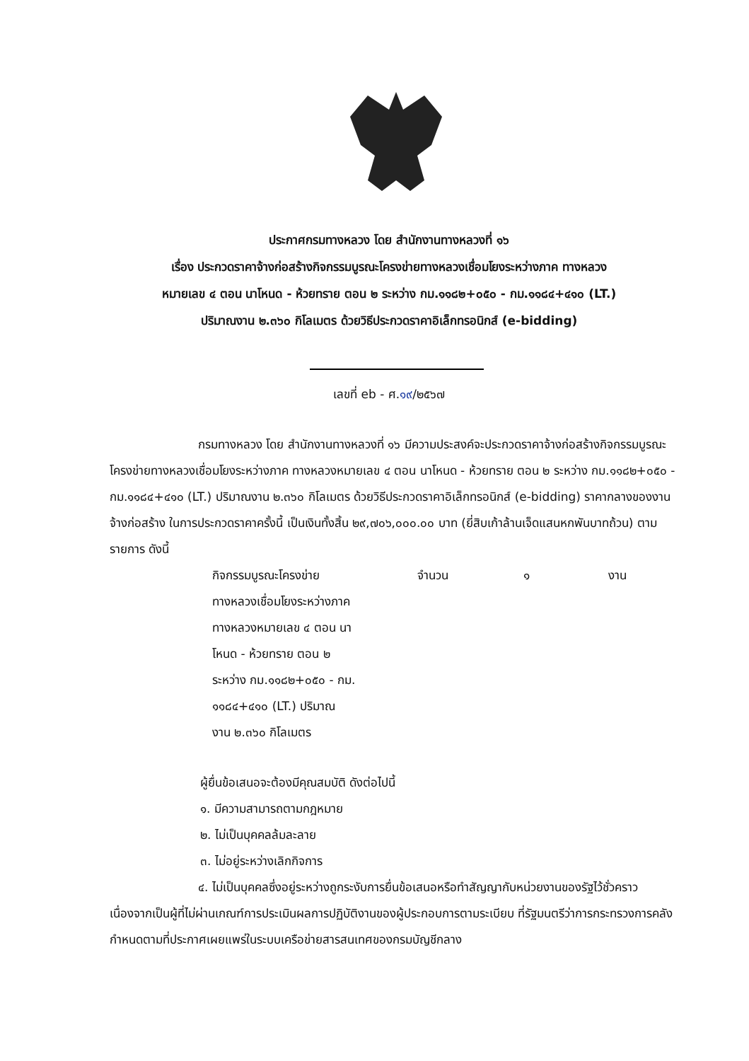ประกาศกรมทางหลวง โดย สำนักงานทางหลวงที่ ๑๖
เรื่อง ประกวดราคาจ้างก่อสร้างกิจกรรมบูรณะโครงข่ายทางหลวงเชื่อมโยงระหว่างภาค ทางหลวง
หมายเลข ๔ ตอน นาโหนด - ห้วยทราย ตอน ๒ ระหว่าง กม.๑๑๘๒+๐๕๐ - กม.๑๑๘๔+๔๑๐ (LT.)
ปริมาณงาน ๒.๓๖๐ กิโลเมตร ด้วยวิธีประกวดราคาอิเล็กทรอนิกส์ (e-bidding)
เลขที่ eb - ศ.๑๙/๒๕๖๗
กรมทางหลวง โดย สำนักงานทางหลวงที่ ๑๖ มีความประสงค์จะประกวดราคาจ้างก่อสร้างกิจกรรมบูรณะโครงข่ายทางหลวงเชื่อมโยงระหว่างภาค ทางหลวงหมายเลข ๔ ตอน นาโหนด - ห้วยทราย ตอน ๒ ระหว่าง กม.๑๑๘๒+๐๕๐ - กม.๑๑๘๔+๔๑๐ (LT.) ปริมาณงาน ๒.๓๖๐ กิโลเมตร ด้วยวิธีประกวดราคาอิเล็กทรอนิกส์ (e-bidding) ราคากลางของงานจ้างก่อสร้าง ในการประกวดราคาครั้งนี้ เป็นเงินทั้งสิ้น ๒๙,๗๐๖,๐๐๐.๐๐ บาท (ยี่สิบเก้าล้านเจ็ดแสนหกพันบาทถ้วน) ตามรายการ ดังนี้
กิจกรรมบูรณะโครงข่าย
ทางหลวงเชื่อมโยงระหว่างภาค
ทางหลวงหมายเลข ๔ ตอน นา
โหนด - ห้วยทราย ตอน ๒
ระหว่าง กม.๑๑๘๒+๐๕๐ - กม.
๑๑๘๔+๔๑๐ (LT.) ปริมาณ
งาน ๒.๓๖๐ กิโลเมตร
จำนวน ๑ งาน
ผู้ยื่นข้อเสนอจะต้องมีคุณสมบัติ ดังต่อไปนี้
๑. มีความสามารถตามกฎหมาย
๒. ไม่เป็นบุคคลล้มละลาย
๓. ไม่อยู่ระหว่างเลิกกิจการ
๔. ไม่เป็นบุคคลซึ่งอยู่ระหว่างถูกระงับการยื่นข้อเสนอหรือทำสัญญากับหน่วยงานของรัฐไว้ชั่วคราว เนื่องจากเป็นผู้ที่ไม่ผ่านเกณฑ์การประเมินผลการปฏิบัติงานของผู้ประกอบการตามระเบียบ ที่รัฐมนตรีว่าการกระทรวงการคลังกำหนดตามที่ประกาศเผยแพร่ในระบบเครือข่ายสารสนเทศของกรมบัญชีกลาง